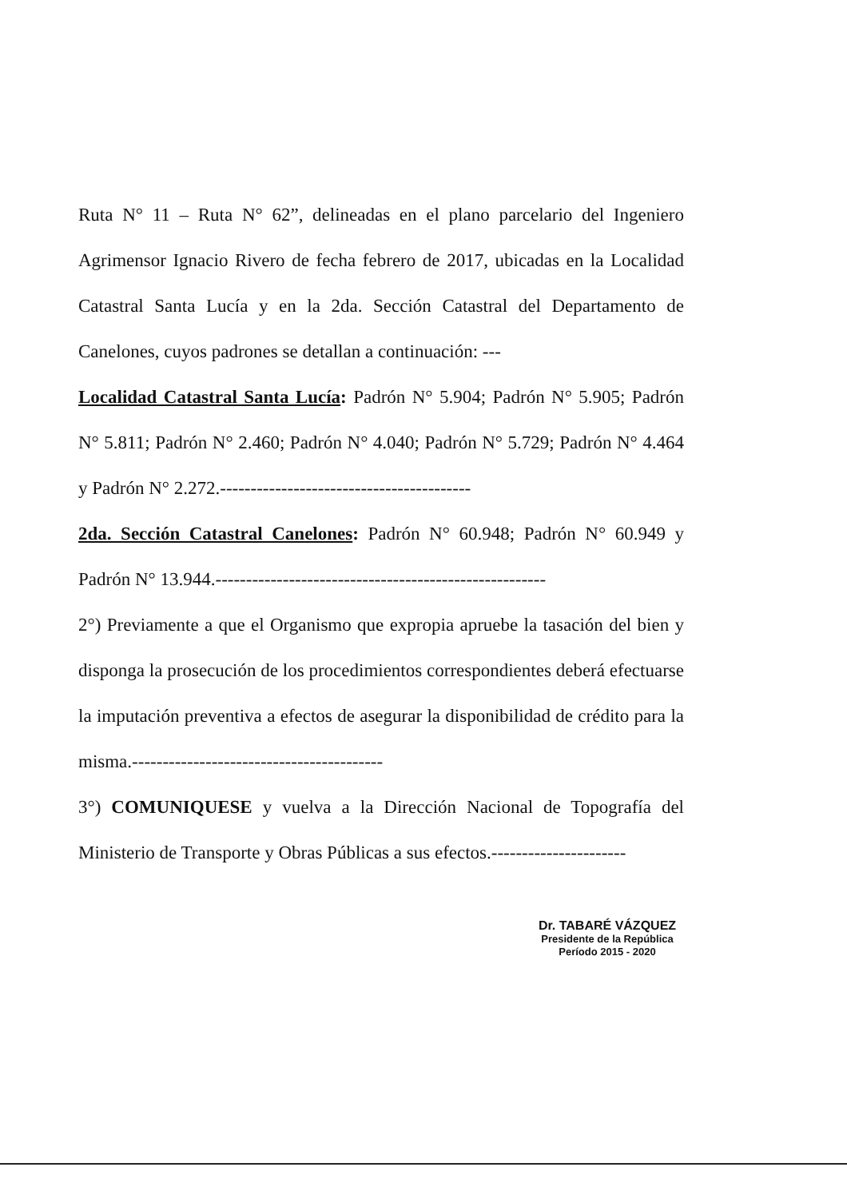Ruta N° 11 – Ruta N° 62”, delineadas en el plano parcelario del Ingeniero Agrimensor Ignacio Rivero de fecha febrero de 2017, ubicadas en la Localidad Catastral Santa Lucía y en la 2da. Sección Catastral del Departamento de Canelones, cuyos padrones se detallan a continuación: ---
Localidad Catastral Santa Lucía: Padrón N° 5.904; Padrón N° 5.905; Padrón N° 5.811; Padrón N° 2.460; Padrón N° 4.040; Padrón N° 5.729; Padrón N° 4.464 y Padrón N° 2.272.-----------------------------------------
2da. Sección Catastral Canelones: Padrón N° 60.948; Padrón N° 60.949 y Padrón N° 13.944.------------------------------------------------------
2°) Previamente a que el Organismo que expropia apruebe la tasación del bien y disponga la prosecución de los procedimientos correspondientes deberá efectuarse la imputación preventiva a efectos de asegurar la disponibilidad de crédito para la misma.-----------------------------------------
3°) COMUNIQUESE y vuelva a la Dirección Nacional de Topografía del Ministerio de Transporte y Obras Públicas a sus efectos.----------------------
Dr. TABARÉ VÁZQUEZ
Presidente de la República
Período 2015 - 2020